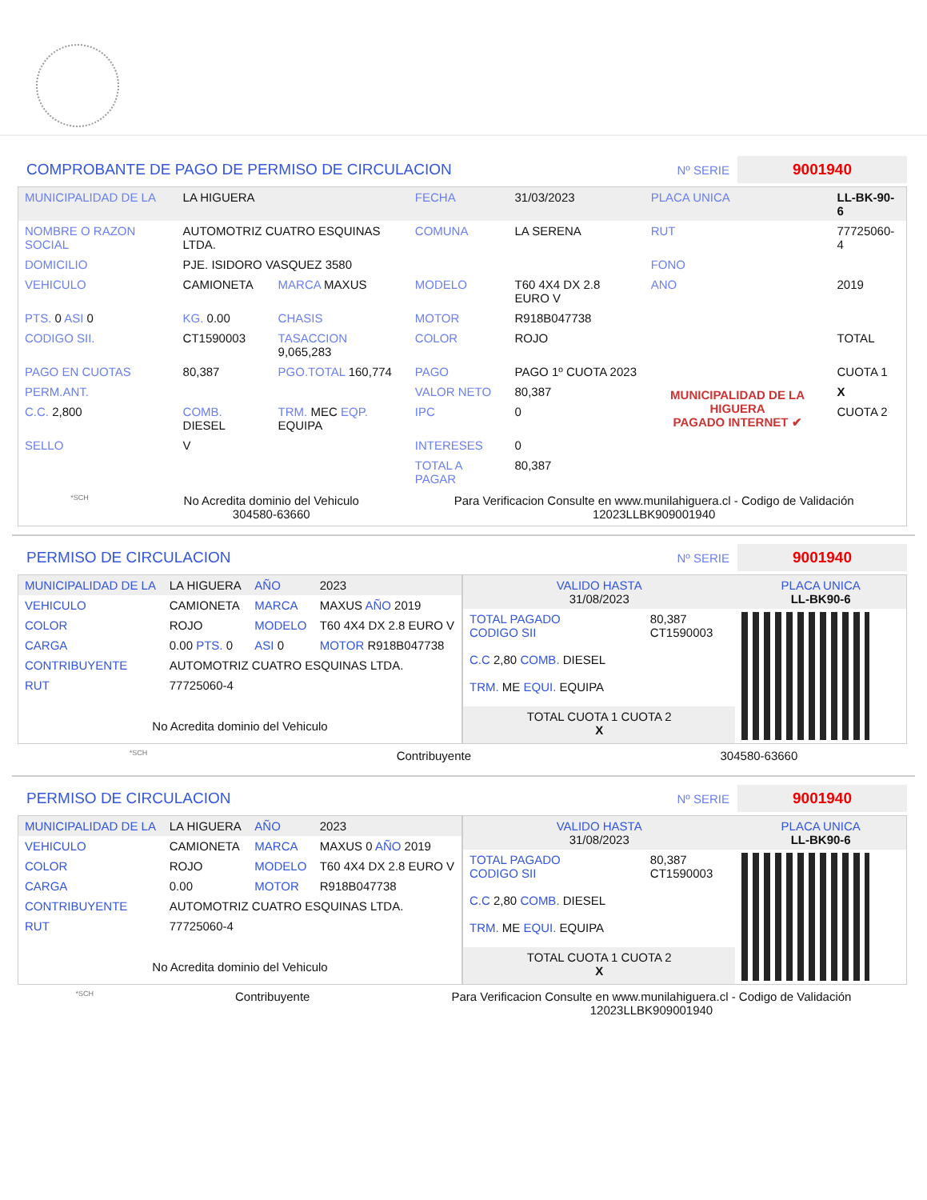COMPROBANTE DE PAGO DE PERMISO DE CIRCULACION
Nº SERIE 9001940
| MUNICIPALIDAD DE LA | LA HIGUERA | | FECHA | 31/03/2023 | PLACA UNICA | LL-BK-90-6 |
| NOMBRE O RAZON SOCIAL | AUTOMOTRIZ CUATRO ESQUINAS LTDA. | | COMUNA | LA SERENA | RUT | 77725060-4 |
| DOMICILIO | PJE. ISIDORO VASQUEZ 3580 | | | | FONO | |
| VEHICULO | CAMIONETA | MARCA MAXUS | MODELO | T60 4X4 DX 2.8 EURO V | ANO | 2019 |
| PTS. 0 ASI 0 | KG. 0.00 | CHASIS | MOTOR | R918B047738 | | |
| CODIGO SII. | CT1590003 | TASACCION 9,065,283 | COLOR | ROJO | | TOTAL |
| PAGO EN CUOTAS | 80,387 | PGO.TOTAL 160,774 | PAGO | PAGO 1º CUOTA 2023 | MUNICIPALIDAD DE LA HIGUERA PAGADO INTERNET ✔ | CUOTA 1 |
| PERM.ANT. | | | VALOR NETO | 80,387 | | X |
| C.C. 2,800 | COMB. DIESEL | TRM. MEC EQP. EQUIPA | IPC | 0 | | CUOTA 2 |
| SELLO | V | | INTERESES | 0 | | |
| | | | TOTAL A PAGAR | 80,387 | | |
*SCH No Acredita dominio del Vehiculo
304580-63660 Para Verificacion Consulte en www.munilahiguera.cl - Codigo de Validación
12023LLBK909001940
PERMISO DE CIRCULACION
Nº SERIE 9001940
| MUNICIPALIDAD DE LA | LA HIGUERA | AÑO | 2023 |
| VEHICULO | CAMIONETA | MARCA | MAXUS AÑO 2019 |
| COLOR | ROJO | MODELO | T60 4X4 DX 2.8 EURO V |
| CARGA | 0.00 PTS. 0 | ASI 0 | MOTOR R918B047738 |
| CONTRIBUYENTE | AUTOMOTRIZ CUATRO ESQUINAS LTDA. | | |
| RUT | 77725060-4 | | |
| No Acredita dominio del Vehiculo | | | |
| VALIDO HASTA 31/08/2023 | | PLACA UNICA LL-BK90-6 |
| TOTAL PAGADO CODIGO SII C.C 2,80 COMB. DIESEL TRM. ME EQUI. EQUIPA | 80,387 CT1590003 | |
| TOTAL CUOTA 1 CUOTA 2 X | | |
*SCH Contribuyente 304580-63660
PERMISO DE CIRCULACION
Nº SERIE 9001940
| MUNICIPALIDAD DE LA | LA HIGUERA | AÑO | 2023 |
| VEHICULO | CAMIONETA | MARCA | MAXUS 0 AÑO 2019 |
| COLOR | ROJO | MODELO | T60 4X4 DX 2.8 EURO V |
| CARGA | 0.00 | MOTOR | R918B047738 |
| CONTRIBUYENTE | AUTOMOTRIZ CUATRO ESQUINAS LTDA. | | |
| RUT | 77725060-4 | | |
| No Acredita dominio del Vehiculo | | | |
| VALIDO HASTA 31/08/2023 | | PLACA UNICA LL-BK90-6 |
| TOTAL PAGADO CODIGO SII C.C 2,80 COMB. DIESEL TRM. ME EQUI. EQUIPA | 80,387 CT1590003 | |
| TOTAL CUOTA 1 CUOTA 2 X | | |
*SCH Contribuyente Para Verificacion Consulte en www.munilahiguera.cl - Codigo de Validación
12023LLBK909001940